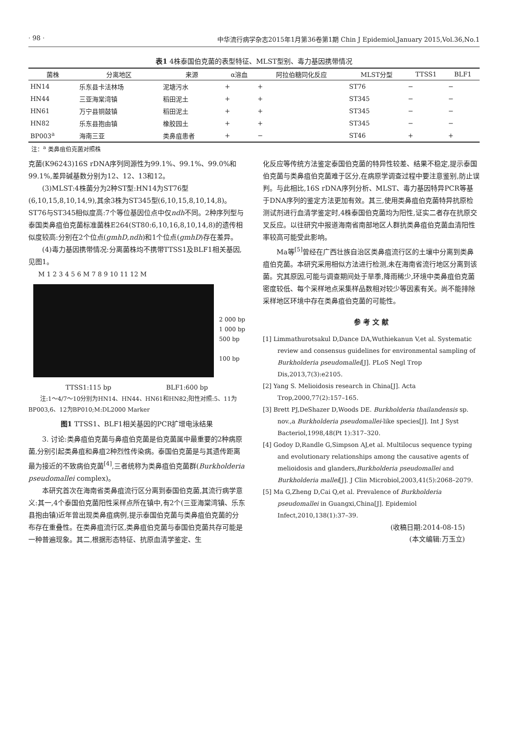· 98 · 中华流行病学杂志2015年1月第36卷第1期 Chin J Epidemiol,January 2015,Vol.36,No.1
表1 4株泰国伯克菌的表型特征、MLST型别、毒力基因携带情况
| 菌株 | 分离地区 | 来源 | α溶血 | 阿拉伯糖同化反应 | MLST分型 | TTSS1 | BLF1 |
| --- | --- | --- | --- | --- | --- | --- | --- |
| HN14 | 乐东县卡法林场 | 泥塘污水 | + | + | ST76 | − | − |
| HN44 | 三亚海棠湾镇 | 稻田泥土 | + | + | ST345 | − | − |
| HN61 | 万宁县铜鼓镇 | 稻田泥土 | + | + | ST345 | − | − |
| HN82 | 乐东县抱由镇 | 橡胶园土 | + | + | ST345 | − | − |
| BP003<sup>a</sup> | 海南三亚 | 类鼻疽患者 | + | − | ST46 | + | + |
注：<sup>a</sup> 类鼻疽伯克菌对照株
克菌(K96243)16S rDNA序列同源性为99.1%、99.1%、99.0%和99.1%,差异碱基数分别为12、12、13和12。
(3)MLST:4株菌分为2种ST型:HN14为ST76型(6,10,15,8,10,14,9),其余3株为ST345型(6,10,15,8,10,14,8)。ST76与ST345相似度高:7个等位基因位点中仅ndh不同。2种序列型与泰国类鼻疽伯克菌标准菌株E264(ST80:6,10,16,8,10,14,8)的遗传相似度较高:分别在2个位点(gmhD,ndh)和1个位点(gmhD)存在差异。
(4)毒力基因携带情况:分离菌株均不携带TTSS1及BLF1相关基因,见图1。
M 1 2 3 4 5 6 M 7 8 9 10 11 12 M
2 000 bp
1 000 bp
500 bp
100 bp
TTSS1:115 bp BLF1:600 bp
注:1～4/7～10分别为HN14、HN44、HN61和HN82;阳性对照:5、11为BP003,6、12为BP010;M:DL2000 Marker
图1 TTSS1、BLF1相关基因的PCR扩增电泳结果
3. 讨论:类鼻疽伯克菌与鼻疽伯克菌是伯克菌属中最重要的2种病原菌,分别引起类鼻疽和鼻疽2种烈性传染病。泰国伯克菌是与其遗传距离最为接近的不致病伯克菌<sup>[4]</sup>,三者统称为类鼻疽伯克菌群(Burkholderia pseudomallei complex)。
本研究首次在海南省类鼻疽流行区分离到泰国伯克菌,其流行病学意义:其一,4个泰国伯克菌阳性采样点所在镇中,有2个(三亚海棠湾镇、乐东县抱由镇)近年曾出现类鼻疽病例,提示泰国伯克菌与类鼻疽伯克菌的分布存在重叠性。在类鼻疽流行区,类鼻疽伯克菌与泰国伯克菌共存可能是一种普遍现象。其二,根据形态特征、抗原血清学鉴定、生
化反应等传统方法鉴定泰国伯克菌的特异性较差、结果不稳定,提示泰国伯克菌与类鼻疽伯克菌难于区分,在病原学调查过程中要注意鉴别,防止误判。与此相比,16S rDNA序列分析、MLST、毒力基因特异PCR等基于DNA序列的鉴定方法更加有效。其三,使用类鼻疽伯克菌特异抗原检测试剂进行血清学鉴定时,4株泰国伯克菌均为阳性,证实二者存在抗原交叉反应。以往研究中报道海南省南部地区人群抗类鼻疽伯克菌血清阳性率较高可能受此影响。
Ma等<sup>[5]</sup>曾经在广西壮族自治区类鼻疽流行区的土壤中分离到类鼻疽伯克菌。本研究采用相似方法进行检测,未在海南省流行地区分离到该菌。究其原因,可能与调查期间处于旱季,降雨稀少,环境中类鼻疽伯克菌密度较低、每个采样地点采集样品数相对较少等因素有关。尚不能排除采样地区环境中存在类鼻疽伯克菌的可能性。
参 考 文 献
[1] Limmathurotsakul D,Dance DA,Wuthiekanun V,et al. Systematic review and consensus guidelines for environmental sampling of Burkholderia pseudomallei[J]. PLoS Negl Trop Dis,2013,7(3):e2105.
[2] Yang S. Melioidosis research in China[J]. Acta Trop,2000,77(2):157–165.
[3] Brett PJ,DeShazer D,Woods DE. Burkholderia thailandensis sp. nov.,a Burkholderia pseudomallei-like species[J]. Int J Syst Bacteriol,1998,48(Pt 1):317–320.
[4] Godoy D,Randle G,Simpson AJ,et al. Multilocus sequence typing and evolutionary relationships among the causative agents of melioidosis and glanders,Burkholderia pseudomallei and Burkholderia mallei[J]. J Clin Microbiol,2003,41(5):2068–2079.
[5] Ma G,Zheng D,Cai Q,et al. Prevalence of Burkholderia pseudomallei in Guangxi,China[J]. Epidemiol Infect,2010,138(1):37–39.
(收稿日期:2014-08-15)
(本文编辑:万玉立)